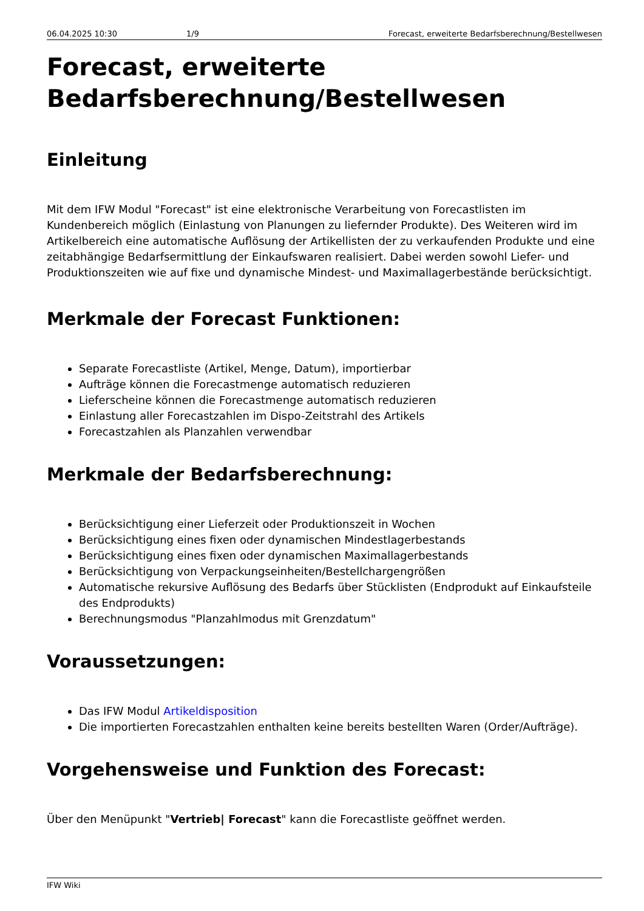06.04.2025 10:30 1/9 Forecast, erweiterte Bedarfsberechnung/Bestellwesen
Forecast, erweiterte Bedarfsberechnung/Bestellwesen
Einleitung
Mit dem IFW Modul "Forecast" ist eine elektronische Verarbeitung von Forecastlisten im Kundenbereich möglich (Einlastung von Planungen zu liefernder Produkte). Des Weiteren wird im Artikelbereich eine automatische Auflösung der Artikellisten der zu verkaufenden Produkte und eine zeitabhängige Bedarfsermittlung der Einkaufswaren realisiert. Dabei werden sowohl Liefer- und Produktionszeiten wie auf fixe und dynamische Mindest- und Maximallagerbestände berücksichtigt.
Merkmale der Forecast Funktionen:
Separate Forecastliste (Artikel, Menge, Datum), importierbar
Aufträge können die Forecastmenge automatisch reduzieren
Lieferscheine können die Forecastmenge automatisch reduzieren
Einlastung aller Forecastzahlen im Dispo-Zeitstrahl des Artikels
Forecastzahlen als Planzahlen verwendbar
Merkmale der Bedarfsberechnung:
Berücksichtigung einer Lieferzeit oder Produktionszeit in Wochen
Berücksichtigung eines fixen oder dynamischen Mindestlagerbestands
Berücksichtigung eines fixen oder dynamischen Maximallagerbestands
Berücksichtigung von Verpackungseinheiten/Bestellchargengrößen
Automatische rekursive Auflösung des Bedarfs über Stücklisten (Endprodukt auf Einkaufsteile des Endprodukts)
Berechnungsmodus "Planzahlmodus mit Grenzdatum"
Voraussetzungen:
Das IFW Modul Artikeldisposition
Die importierten Forecastzahlen enthalten keine bereits bestellten Waren (Order/Aufträge).
Vorgehensweise und Funktion des Forecast:
Über den Menüpunkt "Vertrieb| Forecast" kann die Forecastliste geöffnet werden.
IFW Wiki